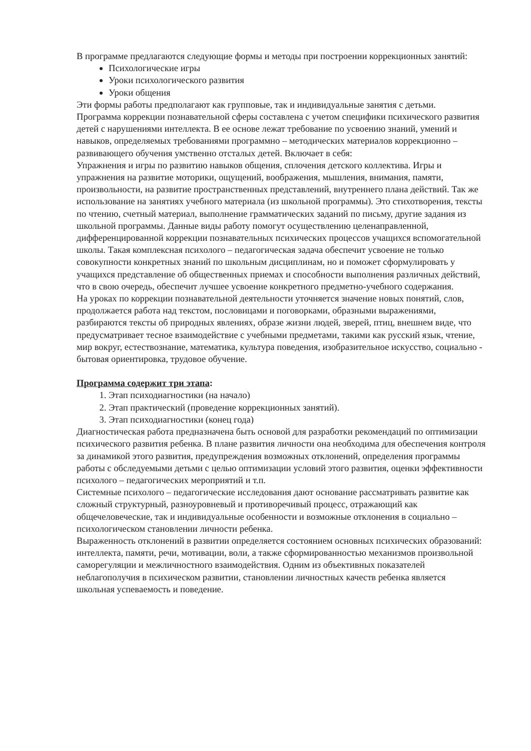В программе предлагаются следующие формы и методы при построении коррекционных занятий:
Психологические игры
Уроки психологического развития
Уроки общения
Эти формы работы предполагают как групповые, так и индивидуальные занятия с детьми.
Программа коррекции познавательной сферы составлена с учетом специфики психического развития детей с нарушениями интеллекта. В ее основе лежат требование по усвоению знаний, умений и навыков, определяемых требованиями программно – методических материалов коррекционно – развивающего обучения умственно отсталых детей. Включает в себя:
Упражнения и игры по развитию навыков общения, сплочения детского коллектива. Игры и упражнения на развитие моторики, ощущений, воображения, мышления, внимания, памяти, произвольности, на развитие пространственных представлений, внутреннего плана действий. Так же использование на занятиях учебного материала (из школьной программы). Это стихотворения, тексты по чтению, счетный материал, выполнение грамматических заданий по письму, другие задания из школьной программы. Данные виды работу помогут осуществлению целенаправленной, дифференцированной коррекции познавательных психических процессов учащихся вспомогательной школы. Такая комплексная психолого – педагогическая задача обеспечит усвоение не только совокупности конкретных знаний по школьным дисциплинам, но и поможет сформулировать у учащихся представление об общественных приемах и способности выполнения различных действий, что в свою очередь, обеспечит лучшее усвоение конкретного предметно-учебного содержания.
На уроках по коррекции познавательной деятельности уточняется значение новых понятий, слов, продолжается работа над текстом, пословицами и поговорками, образными выражениями, разбираются тексты об природных явлениях, образе жизни людей, зверей, птиц, внешнем виде, что предусматривает тесное взаимодействие с учебными предметами, такими как русский язык, чтение, мир вокруг, естествознание, математика, культура поведения, изобразительное искусство, социально - бытовая ориентировка, трудовое обучение.
Программа содержит три этапа:
1. Этап психодиагностики (на начало)
2. Этап практический (проведение коррекционных занятий).
3. Этап психодиагностики (конец года)
Диагностическая работа предназначена быть основой для разработки рекомендаций по оптимизации психического развития ребенка. В плане развития личности она необходима для обеспечения контроля за динамикой этого развития, предупреждения возможных отклонений, определения программы работы с обследуемыми детьми с целью оптимизации условий этого развития, оценки эффективности психолого – педагогических мероприятий и т.п.
Системные психолого – педагогические исследования дают основание рассматривать развитие как сложный структурный, разноуровневый и противоречивый процесс, отражающий как общечеловеческие, так и индивидуальные особенности и возможные отклонения в социально – психологическом становлении личности ребенка.
Выраженность отклонений в развитии определяется состоянием основных психических образований: интеллекта, памяти, речи, мотивации, воли, а также сформированностью механизмов произвольной саморегуляции и межличностного взаимодействия. Одним из объективных показателей неблагополучия в психическом развитии, становлении личностных качеств ребенка является школьная успеваемость и поведение.